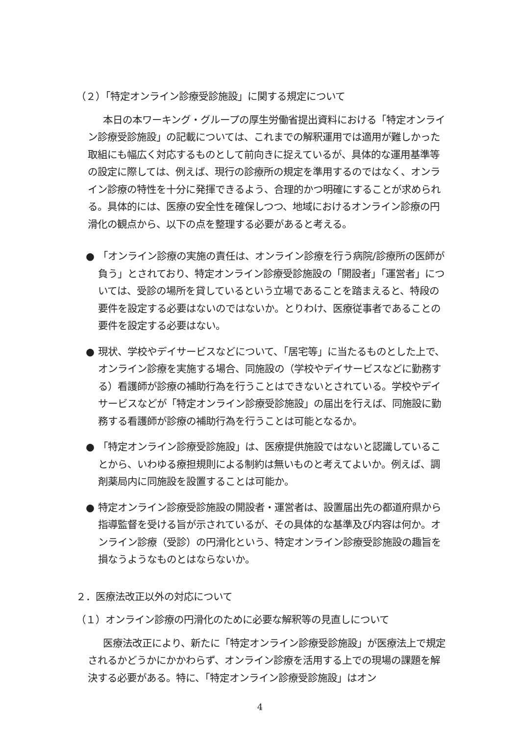（２）「特定オンライン診療受診施設」に関する規定について
本日の本ワーキング・グループの厚生労働省提出資料における「特定オンライン診療受診施設」の記載については、これまでの解釈運用では適用が難しかった取組にも幅広く対応するものとして前向きに捉えているが、具体的な運用基準等の設定に際しては、例えば、現行の診療所の規定を準用するのではなく、オンライン診療の特性を十分に発揮できるよう、合理的かつ明確にすることが求められる。具体的には、医療の安全性を確保しつつ、地域におけるオンライン診療の円滑化の観点から、以下の点を整理する必要があると考える。
● 「オンライン診療の実施の責任は、オンライン診療を行う病院/診療所の医師が負う」とされており、特定オンライン診療受診施設の「開設者」「運営者」については、受診の場所を貸しているという立場であることを踏まえると、特段の要件を設定する必要はないのではないか。とりわけ、医療従事者であることの要件を設定する必要はない。
● 現状、学校やデイサービスなどについて、「居宅等」に当たるものとした上で、オンライン診療を実施する場合、同施設の（学校やデイサービスなどに勤務する）看護師が診療の補助行為を行うことはできないとされている。学校やデイサービスなどが「特定オンライン診療受診施設」の届出を行えば、同施設に勤務する看護師が診療の補助行為を行うことは可能となるか。
● 「特定オンライン診療受診施設」は、医療提供施設ではないと認識していることから、いわゆる療担規則による制約は無いものと考えてよいか。例えば、調剤薬局内に同施設を設置することは可能か。
● 特定オンライン診療受診施設の開設者・運営者は、設置届出先の都道府県から指導監督を受ける旨が示されているが、その具体的な基準及び内容は何か。オンライン診療（受診）の円滑化という、特定オンライン診療受診施設の趣旨を損なうようなものとはならないか。
２．医療法改正以外の対応について
（１）オンライン診療の円滑化のために必要な解釈等の見直しについて
医療法改正により、新たに「特定オンライン診療受診施設」が医療法上で規定されるかどうかにかかわらず、オンライン診療を活用する上での現場の課題を解決する必要がある。特に、「特定オンライン診療受診施設」はオン
4